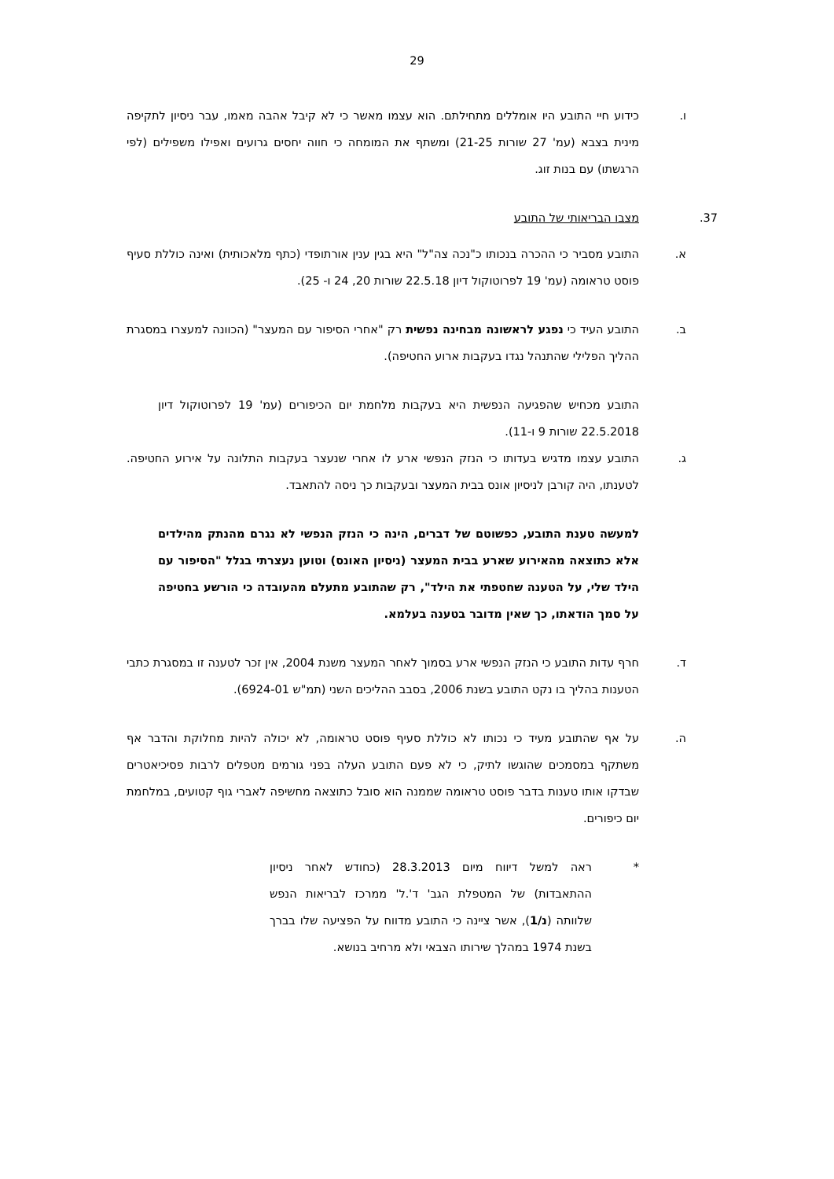29
ו. כידוע חיי התובע היו אומללים מתחילתם. הוא עצמו מאשר כי לא קיבל אהבה מאמו, עבר ניסיון לתקיפה מינית בצבא (עמ' 27 שורות 21-25) ומשתף את המומחה כי חווה יחסים גרועים ואפילו משפילים (לפי הרגשתו) עם בנות זוג.
37. מצבו הבריאותי של התובע
א. התובע מסביר כי ההכרה בנכותו כ"נכה צה"ל" היא בגין ענין אורתופדי (כתף מלאכותית) ואינה כוללת סעיף פוסט טראומה (עמ' 19 לפרוטוקול דיון 22.5.18 שורות 20, 24 ו- 25).
ב. התובע העיד כי נפגע לראשונה מבחינה נפשית רק "אחרי הסיפור עם המעצר" (הכוונה למעצרו במסגרת ההליך הפלילי שהתנהל נגדו בעקבות ארוע החטיפה).
התובע מכחיש שהפגיעה הנפשית היא בעקבות מלחמת יום הכיפורים (עמ' 19 לפרוטוקול דיון 22.5.2018 שורות 9 ו-11).
ג. התובע עצמו מדגיש בעדותו כי הנזק הנפשי ארע לו אחרי שנעצר בעקבות התלונה על אירוע החטיפה. לטענתו, היה קורבן לניסיון אונס בבית המעצר ובעקבות כך ניסה להתאבד.
למעשה טענת התובע, כפשוטם של דברים, הינה כי הנזק הנפשי לא נגרם מהנתק מהילדים אלא כתוצאה מהאירוע שארע בבית המעצר (ניסיון האונס) וטוען נעצרתי בגלל "הסיפור עם הילד שלי, על הטענה שחטפתי את הילד", רק שהתובע מתעלם מהעובדה כי הורשע בחטיפה על סמך הודאתו, כך שאין מדובר בטענה בעלמא.
ד. חרף עדות התובע כי הנזק הנפשי ארע בסמוך לאחר המעצר משנת 2004, אין זכר לטענה זו במסגרת כתבי הטענות בהליך בו נקט התובע בשנת 2006, בסבב ההליכים השני (תמ"ש 6924-01).
ה. על אף שהתובע מעיד כי נכותו לא כוללת סעיף פוסט טראומה, לא יכולה להיות מחלוקת והדבר אף משתקף במסמכים שהוגשו לתיק, כי לא פעם התובע העלה בפני גורמים מטפלים לרבות פסיכיאטרים שבדקו אותו טענות בדבר פוסט טראומה שממנה הוא סובל כתוצאה מחשיפה לאברי גוף קטועים, במלחמת יום כיפורים.
* ראה למשל דיווח מיום 28.3.2013 (כחודש לאחר ניסיון ההתאבדות) של המטפלת הגב' ד'.ל' ממרכז לבריאות הנפש שלוותה (נ/1), אשר ציינה כי התובע מדווח על הפציעה שלו בברך בשנת 1974 במהלך שירותו הצבאי ולא מרחיב בנושא.